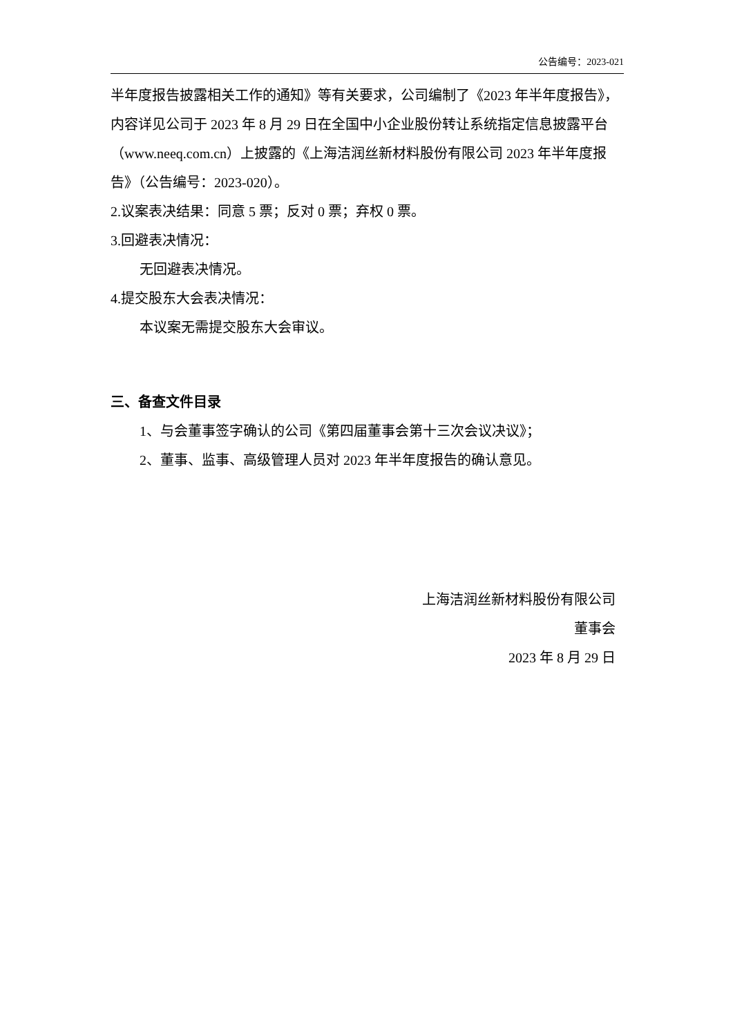公告编号：2023-021
半年度报告披露相关工作的通知》等有关要求，公司编制了《2023 年半年度报告》，内容详见公司于 2023 年 8 月 29 日在全国中小企业股份转让系统指定信息披露平台（www.neeq.com.cn）上披露的《上海洁润丝新材料股份有限公司 2023 年半年度报告》（公告编号：2023-020）。
2.议案表决结果：同意 5 票；反对 0 票；弃权 0 票。
3.回避表决情况：
无回避表决情况。
4.提交股东大会表决情况：
本议案无需提交股东大会审议。
三、备查文件目录
1、与会董事签字确认的公司《第四届董事会第十三次会议决议》；
2、董事、监事、高级管理人员对 2023 年半年度报告的确认意见。
上海洁润丝新材料股份有限公司
董事会
2023 年 8 月 29 日